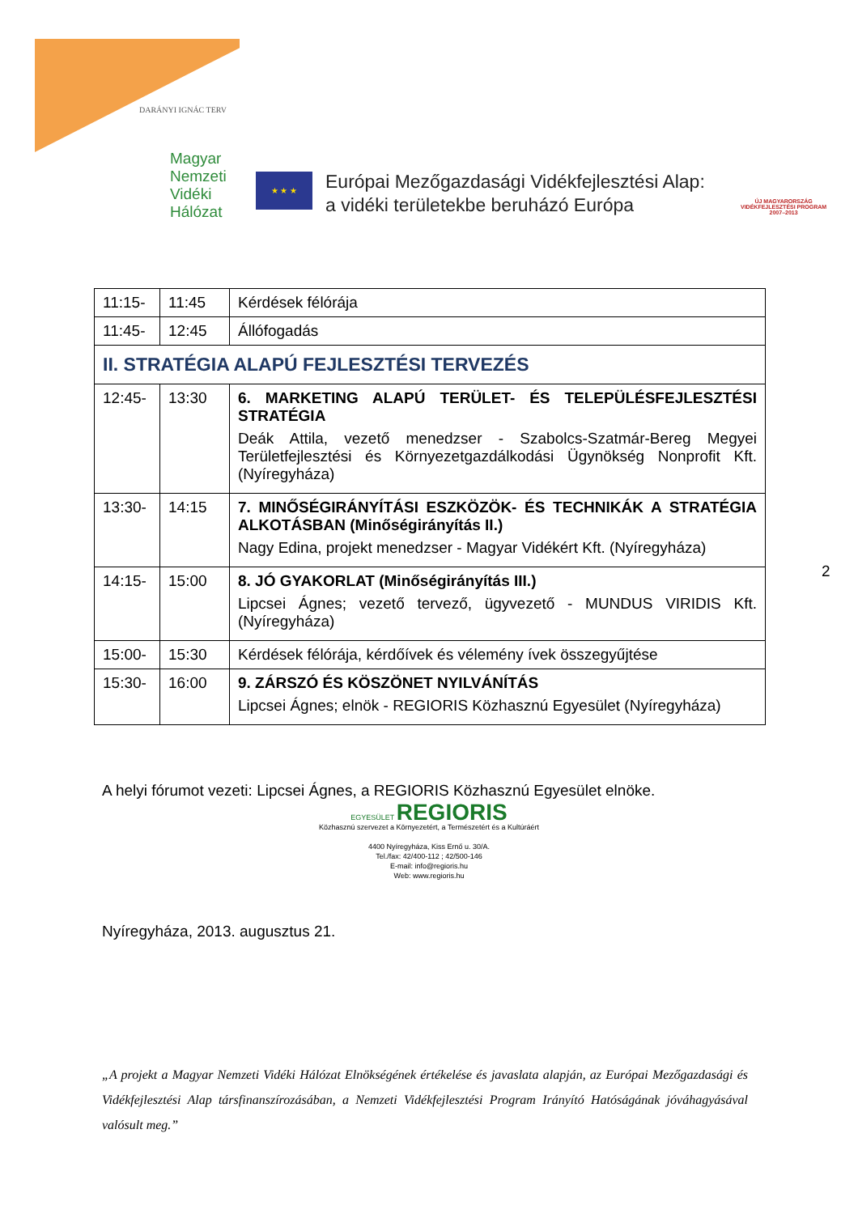DARÁNYI IGNÁC TERV
Magyar
Nemzeti
Vidéki
Hálózat
★ ★ ★
Európai Mezőgazdasági Vidékfejlesztési Alap:
a vidéki területekbe beruházó Európa
ÚJ MAGYARORSZÁG
VIDÉKFEJLESZTÉSI PROGRAM
2007–2013
| 11:15- | 11:45 | Kérdések félórája |
| 11:45- | 12:45 | Állófogadás |
| II. STRATÉGIA ALAPÚ FEJLESZTÉSI TERVEZÉS | | |
| 12:45- | 13:30 | 6. MARKETING ALAPÚ TERÜLET- ÉS TELEPÜLÉSFEJLESZTÉSI STRATÉGIA Deák Attila, vezető menedzser - Szabolcs-Szatmár-Bereg Megyei Területfejlesztési és Környezetgazdálkodási Ügynökség Nonprofit Kft. (Nyíregyháza) |
| 13:30- | 14:15 | 7. MINŐSÉGIRÁNYÍTÁSI ESZKÖZÖK- ÉS TECHNIKÁK A STRATÉGIA ALKOTÁSBAN (Minőségirányítás II.) Nagy Edina, projekt menedzser - Magyar Vidékért Kft. (Nyíregyháza) |
| 14:15- | 15:00 | 8. JÓ GYAKORLAT (Minőségirányítás III.) Lipcsei Ágnes; vezető tervező, ügyvezető - MUNDUS VIRIDIS Kft. (Nyíregyháza) |
| 15:00- | 15:30 | Kérdések félórája, kérdőívek és vélemény ívek összegyűjtése |
| 15:30- | 16:00 | 9. ZÁRSZÓ ÉS KÖSZÖNET NYILVÁNÍTÁS Lipcsei Ágnes; elnök - REGIORIS Közhasznú Egyesület (Nyíregyháza) |
2
A helyi fórumot vezeti: Lipcsei Ágnes, a REGIORIS Közhasznú Egyesület elnöke.
EGYESÜLET REGIORIS
Közhasznú szervezet a Környezetért, a Természetért és a Kultúráért
4400 Nyíregyháza, Kiss Ernő u. 30/A.
Tel./fax: 42/400-112 ; 42/500-146
E-mail: info@regioris.hu
Web: www.regioris.hu
Nyíregyháza, 2013. augusztus 21.
„A projekt a Magyar Nemzeti Vidéki Hálózat Elnökségének értékelése és javaslata alapján, az Európai Mezőgazdasági és Vidékfejlesztési Alap társfinanszírozásában, a Nemzeti Vidékfejlesztési Program Irányító Hatóságának jóváhagyásával valósult meg.”